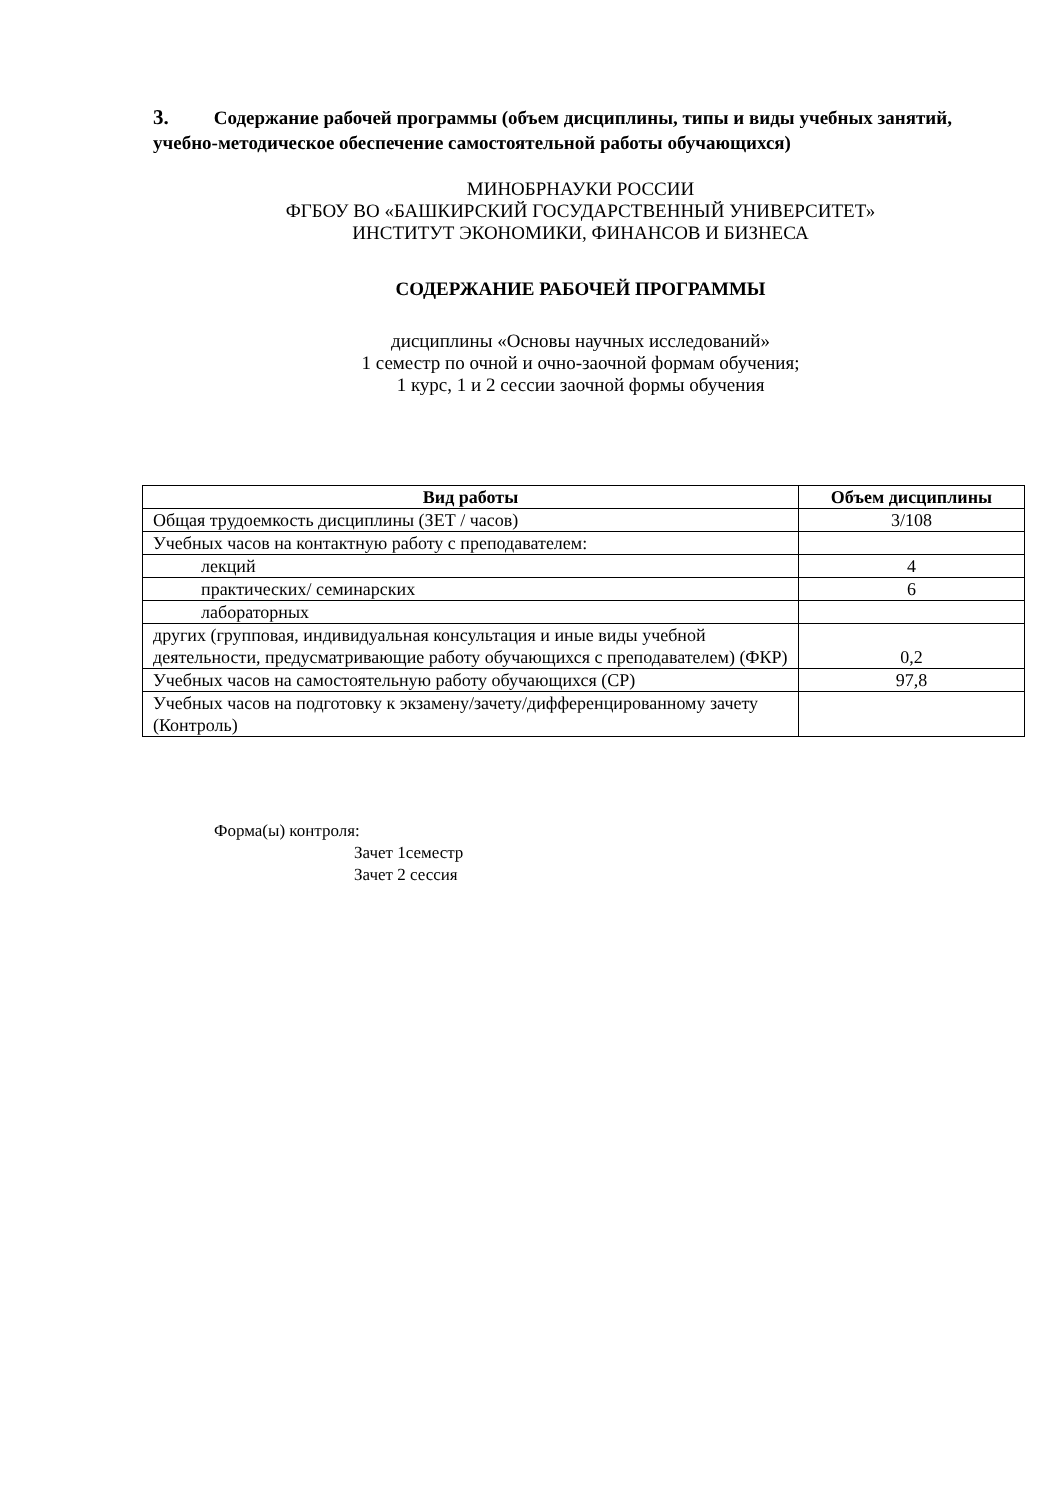3. Содержание рабочей программы (объем дисциплины, типы и виды учебных занятий, учебно-методическое обеспечение самостоятельной работы обучающихся)
МИНОБРНАУКИ РОССИИ
ФГБОУ ВО «БАШКИРСКИЙ ГОСУДАРСТВЕННЫЙ УНИВЕРСИТЕТ»
ИНСТИТУТ ЭКОНОМИКИ, ФИНАНСОВ И БИЗНЕСА
СОДЕРЖАНИЕ РАБОЧЕЙ ПРОГРАММЫ
дисциплины «Основы научных исследований»
1 семестр по очной и очно-заочной формам обучения;
1 курс, 1 и 2 сессии заочной формы обучения
| Вид работы | Объем дисциплины |
| --- | --- |
| Общая трудоемкость дисциплины (ЗЕТ / часов) | 3/108 |
| Учебных часов на контактную работу с преподавателем: | |
| лекций | 4 |
| практических/ семинарских | 6 |
| лабораторных | |
| других (групповая, индивидуальная консультация и иные виды учебной деятельности, предусматривающие работу обучающихся с преподавателем) (ФКР) | 0,2 |
| Учебных часов на самостоятельную работу обучающихся (СР) | 97,8 |
| Учебных часов на подготовку к экзамену/зачету/дифференцированному зачету (Контроль) | |
Форма(ы) контроля:
Зачет 1семестр
Зачет 2 сессия